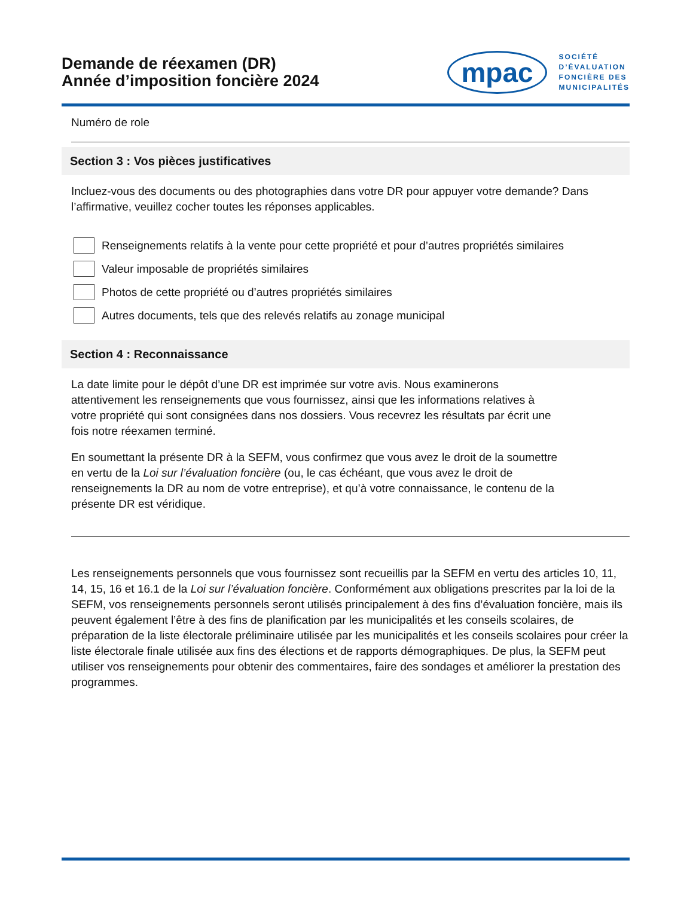Demande de réexamen (DR)
Année d’imposition foncière 2024
mpac
SOCIÉTÉ
D’ÉVALUATION
FONCIÈRE DES
MUNICIPALITÉS
Numéro de role
Section 3 : Vos pièces justificatives
Incluez-vous des documents ou des photographies dans votre DR pour appuyer votre demande? Dans l’affirmative, veuillez cocher toutes les réponses applicables.
Renseignements relatifs à la vente pour cette propriété et pour d’autres propriétés similaires
Valeur imposable de propriétés similaires
Photos de cette propriété ou d’autres propriétés similaires
Autres documents, tels que des relevés relatifs au zonage municipal
Section 4 : Reconnaissance
La date limite pour le dépôt d’une DR est imprimée sur votre avis. Nous examinerons attentivement les renseignements que vous fournissez, ainsi que les informations relatives à votre propriété qui sont consignées dans nos dossiers. Vous recevrez les résultats par écrit une fois notre réexamen terminé.
En soumettant la présente DR à la SEFM, vous confirmez que vous avez le droit de la soumettre en vertu de la Loi sur l’évaluation foncière (ou, le cas échéant, que vous avez le droit de renseignements la DR au nom de votre entreprise), et qu’à votre connaissance, le contenu de la présente DR est véridique.
Les renseignements personnels que vous fournissez sont recueillis par la SEFM en vertu des articles 10, 11, 14, 15, 16 et 16.1 de la Loi sur l’évaluation foncière. Conformément aux obligations prescrites par la loi de la SEFM, vos renseignements personnels seront utilisés principalement à des fins d’évaluation foncière, mais ils peuvent également l’être à des fins de planification par les municipalités et les conseils scolaires, de préparation de la liste électorale préliminaire utilisée par les municipalités et les conseils scolaires pour créer la liste électorale finale utilisée aux fins des élections et de rapports démographiques. De plus, la SEFM peut utiliser vos renseignements pour obtenir des commentaires, faire des sondages et améliorer la prestation des programmes.